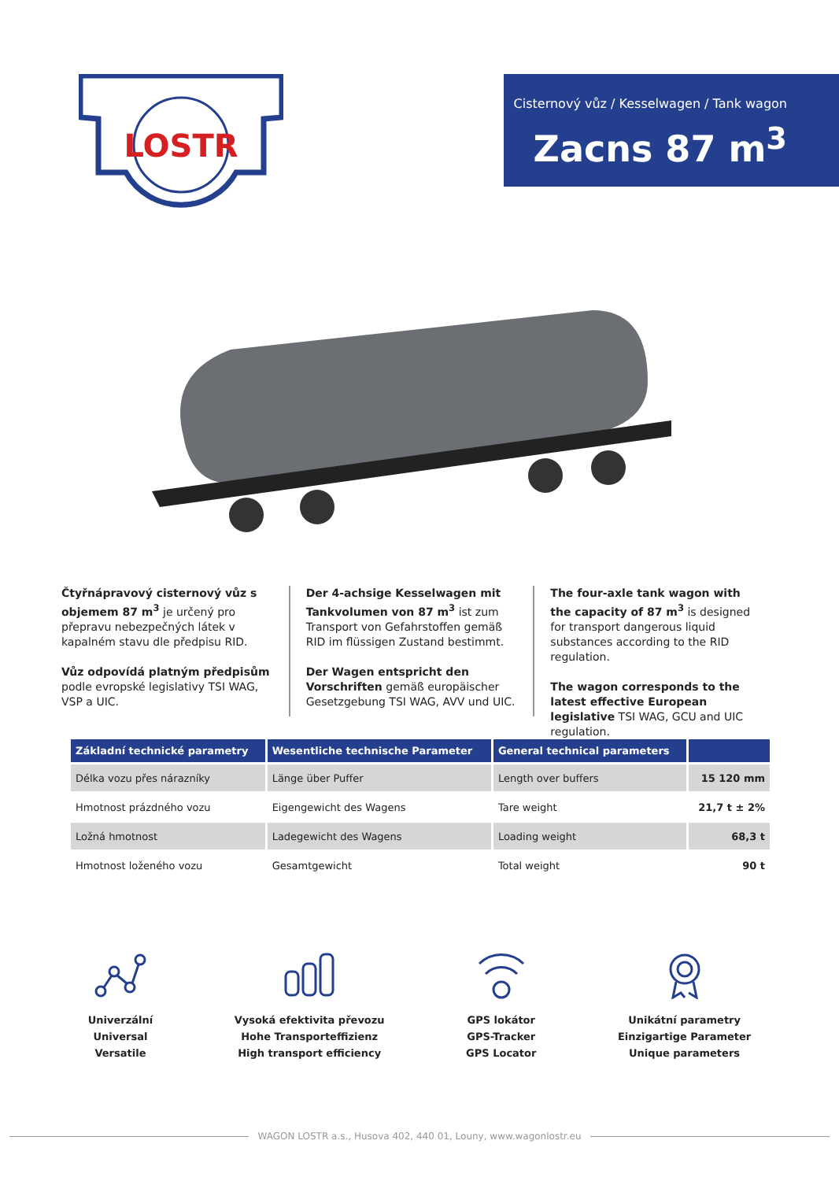LOSTR
Cisternový vůz / Kesselwagen / Tank wagon
Zacns 87 m<sup>3</sup>
Čtyřnápravový cisternový vůz s objemem 87 m<sup>3</sup> je určený pro přepravu nebezpečných látek v kapalném stavu dle předpisu RID.
Vůz odpovídá platným předpisům podle evropské legislativy TSI WAG, VSP a UIC.
Der 4-achsige Kesselwagen mit Tankvolumen von 87 m<sup>3</sup> ist zum Transport von Gefahrstoffen gemäß RID im flüssigen Zustand bestimmt.
Der Wagen entspricht den Vorschriften gemäß europäischer Gesetzgebung TSI WAG, AVV und UIC.
The four-axle tank wagon with the capacity of 87 m<sup>3</sup> is designed for transport dangerous liquid substances according to the RID regulation.
The wagon corresponds to the latest effective European legislative TSI WAG, GCU and UIC regulation.
| Základní technické parametry | Wesentliche technische Parameter | General technical parameters | |
| --- | --- | --- | --- |
| Délka vozu přes nárazníky | Länge über Puffer | Length over buffers | 15 120 mm |
| Hmotnost prázdného vozu | Eigengewicht des Wagens | Tare weight | 21,7 t ± 2% |
| Ložná hmotnost | Ladegewicht des Wagens | Loading weight | 68,3 t |
| Hmotnost loženého vozu | Gesamtgewicht | Total weight | 90 t |
Univerzální
Universal
Versatile
Vysoká efektivita převozu
Hohe Transporteffizienz
High transport efficiency
GPS lokátor
GPS-Tracker
GPS Locator
Unikátní parametry
Einzigartige Parameter
Unique parameters
WAGON LOSTR a.s., Husova 402, 440 01, Louny, www.wagonlostr.eu